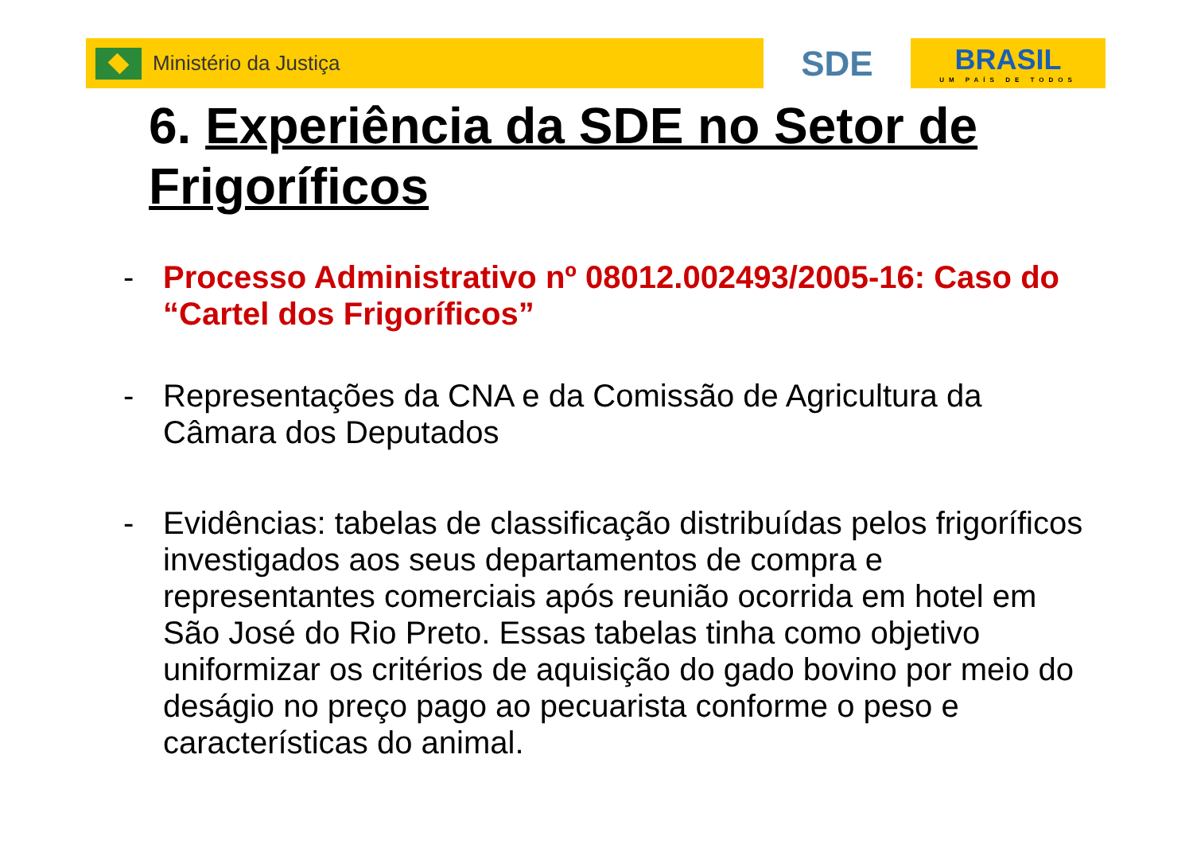Ministério da Justiça
SDE
BRASIL
UM PAÍS DE TODOS
6. Experiência da SDE no Setor de Frigoríficos
- Processo Administrativo nº 08012.002493/2005-16: Caso do “Cartel dos Frigoríficos”
- Representações da CNA e da Comissão de Agricultura da Câmara dos Deputados
- Evidências: tabelas de classificação distribuídas pelos frigoríficos investigados aos seus departamentos de compra e representantes comerciais após reunião ocorrida em hotel em São José do Rio Preto. Essas tabelas tinha como objetivo uniformizar os critérios de aquisição do gado bovino por meio do deságio no preço pago ao pecuarista conforme o peso e características do animal.